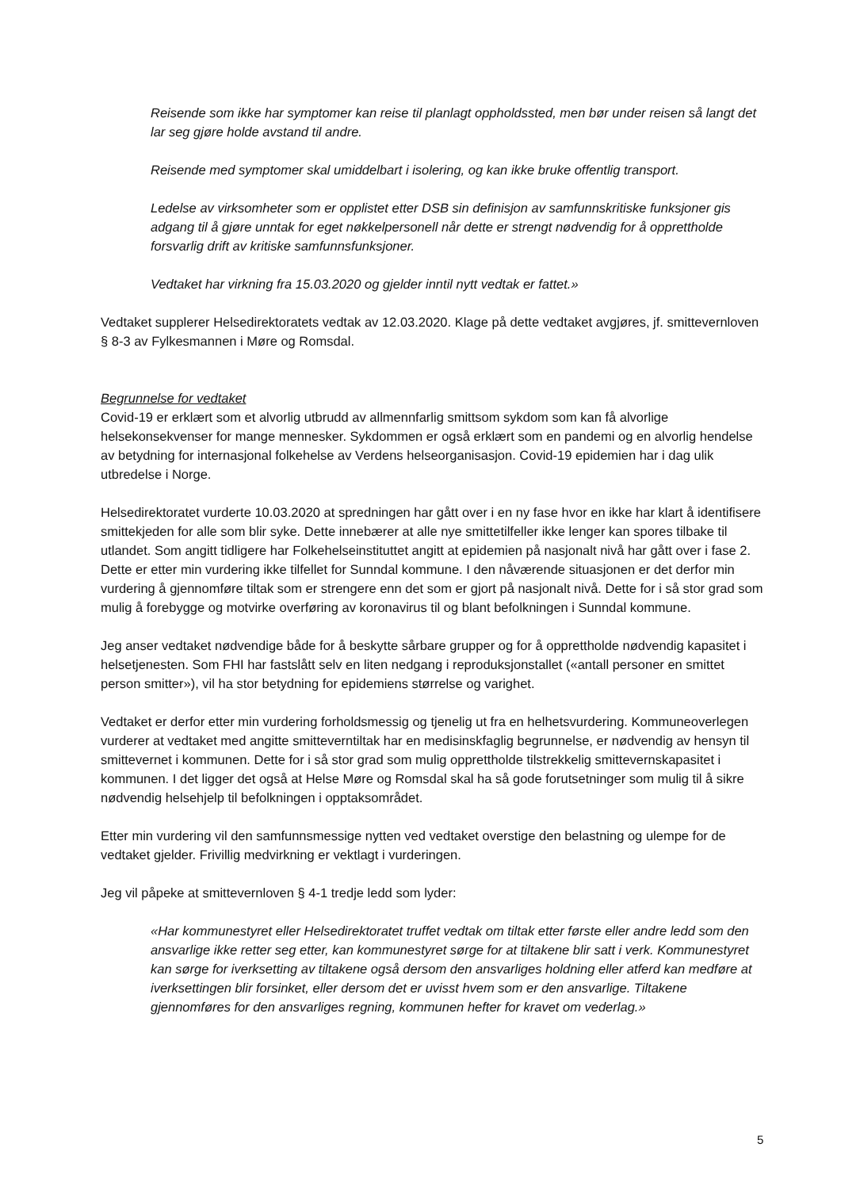Reisende som ikke har symptomer kan reise til planlagt oppholdssted, men bør under reisen så langt det lar seg gjøre holde avstand til andre.
Reisende med symptomer skal umiddelbart i isolering, og kan ikke bruke offentlig transport.
Ledelse av virksomheter som er opplistet etter DSB sin definisjon av samfunnskritiske funksjoner gis adgang til å gjøre unntak for eget nøkkelpersonell når dette er strengt nødvendig for å opprettholde forsvarlig drift av kritiske samfunnsfunksjoner.
Vedtaket har virkning fra 15.03.2020 og gjelder inntil nytt vedtak er fattet.»
Vedtaket supplerer Helsedirektoratets vedtak av 12.03.2020. Klage på dette vedtaket avgjøres, jf. smittevernloven § 8-3 av Fylkesmannen i Møre og Romsdal.
Begrunnelse for vedtaket
Covid-19 er erklært som et alvorlig utbrudd av allmennfarlig smittsom sykdom som kan få alvorlige helsekonsekvenser for mange mennesker. Sykdommen er også erklært som en pandemi og en alvorlig hendelse av betydning for internasjonal folkehelse av Verdens helseorganisasjon. Covid-19 epidemien har i dag ulik utbredelse i Norge.
Helsedirektoratet vurderte 10.03.2020 at spredningen har gått over i en ny fase hvor en ikke har klart å identifisere smittekjeden for alle som blir syke. Dette innebærer at alle nye smittetilfeller ikke lenger kan spores tilbake til utlandet. Som angitt tidligere har Folkehelseinstituttet angitt at epidemien på nasjonalt nivå har gått over i fase 2. Dette er etter min vurdering ikke tilfellet for Sunndal kommune. I den nåværende situasjonen er det derfor min vurdering å gjennomføre tiltak som er strengere enn det som er gjort på nasjonalt nivå. Dette for i så stor grad som mulig å forebygge og motvirke overføring av koronavirus til og blant befolkningen i Sunndal kommune.
Jeg anser vedtaket nødvendige både for å beskytte sårbare grupper og for å opprettholde nødvendig kapasitet i helsetjenesten. Som FHI har fastslått selv en liten nedgang i reproduksjonstallet («antall personer en smittet person smitter»), vil ha stor betydning for epidemiens størrelse og varighet.
Vedtaket er derfor etter min vurdering forholdsmessig og tjenelig ut fra en helhetsvurdering. Kommuneoverlegen vurderer at vedtaket med angitte smitteverntiltak har en medisinskfaglig begrunnelse, er nødvendig av hensyn til smittevernet i kommunen. Dette for i så stor grad som mulig opprettholde tilstrekkelig smittevernskapasitet i kommunen. I det ligger det også at Helse Møre og Romsdal skal ha så gode forutsetninger som mulig til å sikre nødvendig helsehjelp til befolkningen i opptaksområdet.
Etter min vurdering vil den samfunnsmessige nytten ved vedtaket overstige den belastning og ulempe for de vedtaket gjelder. Frivillig medvirkning er vektlagt i vurderingen.
Jeg vil påpeke at smittevernloven § 4-1 tredje ledd som lyder:
«Har kommunestyret eller Helsedirektoratet truffet vedtak om tiltak etter første eller andre ledd som den ansvarlige ikke retter seg etter, kan kommunestyret sørge for at tiltakene blir satt i verk. Kommunestyret kan sørge for iverksetting av tiltakene også dersom den ansvarliges holdning eller atferd kan medføre at iverksettingen blir forsinket, eller dersom det er uvisst hvem som er den ansvarlige. Tiltakene gjennomføres for den ansvarliges regning, kommunen hefter for kravet om vederlag.»
5